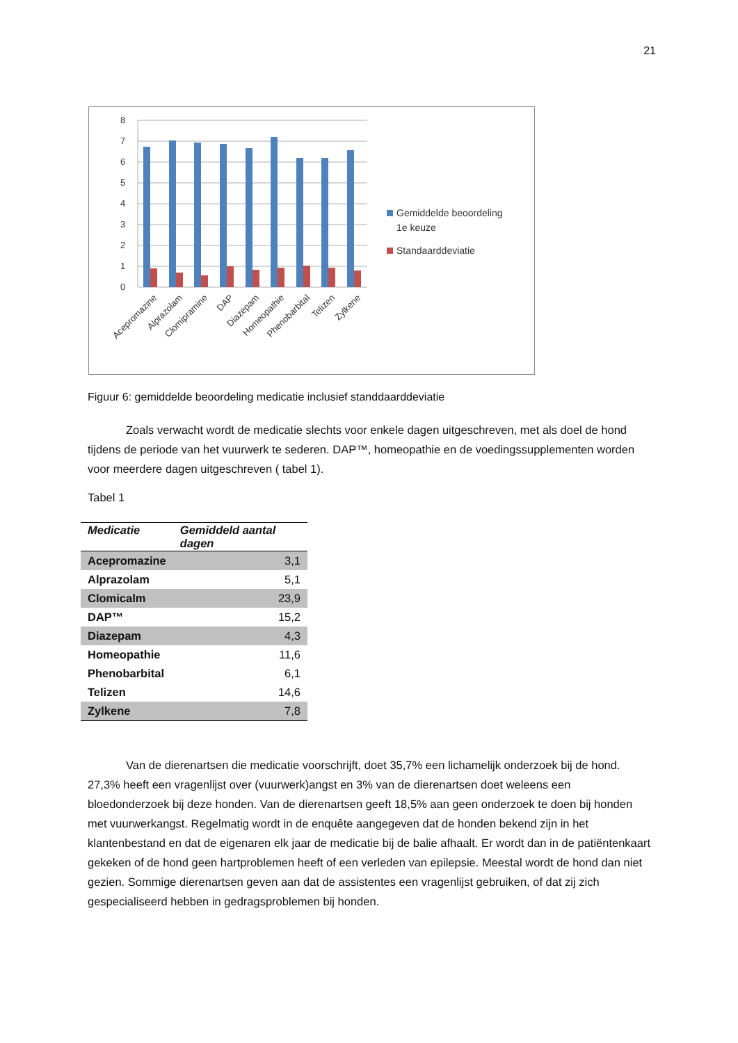21
0
1
2
3
4
5
6
7
8
Acepromazine
Alprazolam
Clomipramine
DAP
Diazepam
Homeopathie
Phenobarbital
Telizen
Zylkene
Gemiddelde beoordeling
1e keuze
Standaarddeviatie
Figuur 6: gemiddelde beoordeling medicatie inclusief standdaarddeviatie
Zoals verwacht wordt de medicatie slechts voor enkele dagen uitgeschreven, met als doel de hond tijdens de periode van het vuurwerk te sederen. DAP™, homeopathie en de voedingssupplementen worden voor meerdere dagen uitgeschreven ( tabel 1).
Tabel 1
| Medicatie | Gemiddeld aantal dagen |
| --- | --- |
| Acepromazine | 3,1 |
| Alprazolam | 5,1 |
| Clomicalm | 23,9 |
| DAP™ | 15,2 |
| Diazepam | 4,3 |
| Homeopathie | 11,6 |
| Phenobarbital | 6,1 |
| Telizen | 14,6 |
| Zylkene | 7,8 |
Van de dierenartsen die medicatie voorschrijft, doet 35,7% een lichamelijk onderzoek bij de hond. 27,3% heeft een vragenlijst over (vuurwerk)angst en 3% van de dierenartsen doet weleens een bloedonderzoek bij deze honden. Van de dierenartsen geeft 18,5% aan geen onderzoek te doen bij honden met vuurwerkangst. Regelmatig wordt in de enquête aangegeven dat de honden bekend zijn in het klantenbestand en dat de eigenaren elk jaar de medicatie bij de balie afhaalt. Er wordt dan in de patiëntenkaart gekeken of de hond geen hartproblemen heeft of een verleden van epilepsie. Meestal wordt de hond dan niet gezien. Sommige dierenartsen geven aan dat de assistentes een vragenlijst gebruiken, of dat zij zich gespecialiseerd hebben in gedragsproblemen bij honden.